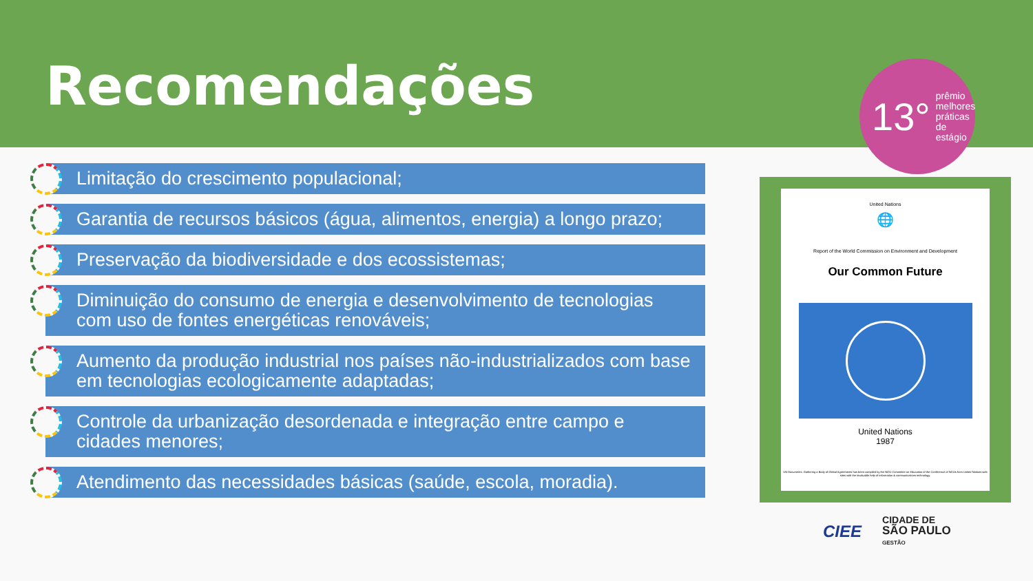Recomendações
13° prêmio
melhores
práticas
de estágio
Limitação do crescimento populacional;
Garantia de recursos básicos (água, alimentos, energia) a longo prazo;
Preservação da biodiversidade e dos ecossistemas;
Diminuição do consumo de energia e desenvolvimento de tecnologias com uso de fontes energéticas renováveis;
Aumento da produção industrial nos países não-industrializados com base em tecnologias ecologicamente adaptadas;
Controle da urbanização desordenada e integração entre campo e cidades menores;
Atendimento das necessidades básicas (saúde, escola, moradia).
United Nations
🌐
Report of the World Commission on Environment and Development
Our Common Future
United Nations
1987
UN Documents: Gathering a Body of Global Agreements has been compiled by the NGO Committee on Education of the Conference of NGOs from United Nations web sites with the invaluable help of information & communications technology.
CIEE CIDADE DE
SÃO PAULO
GESTÃO